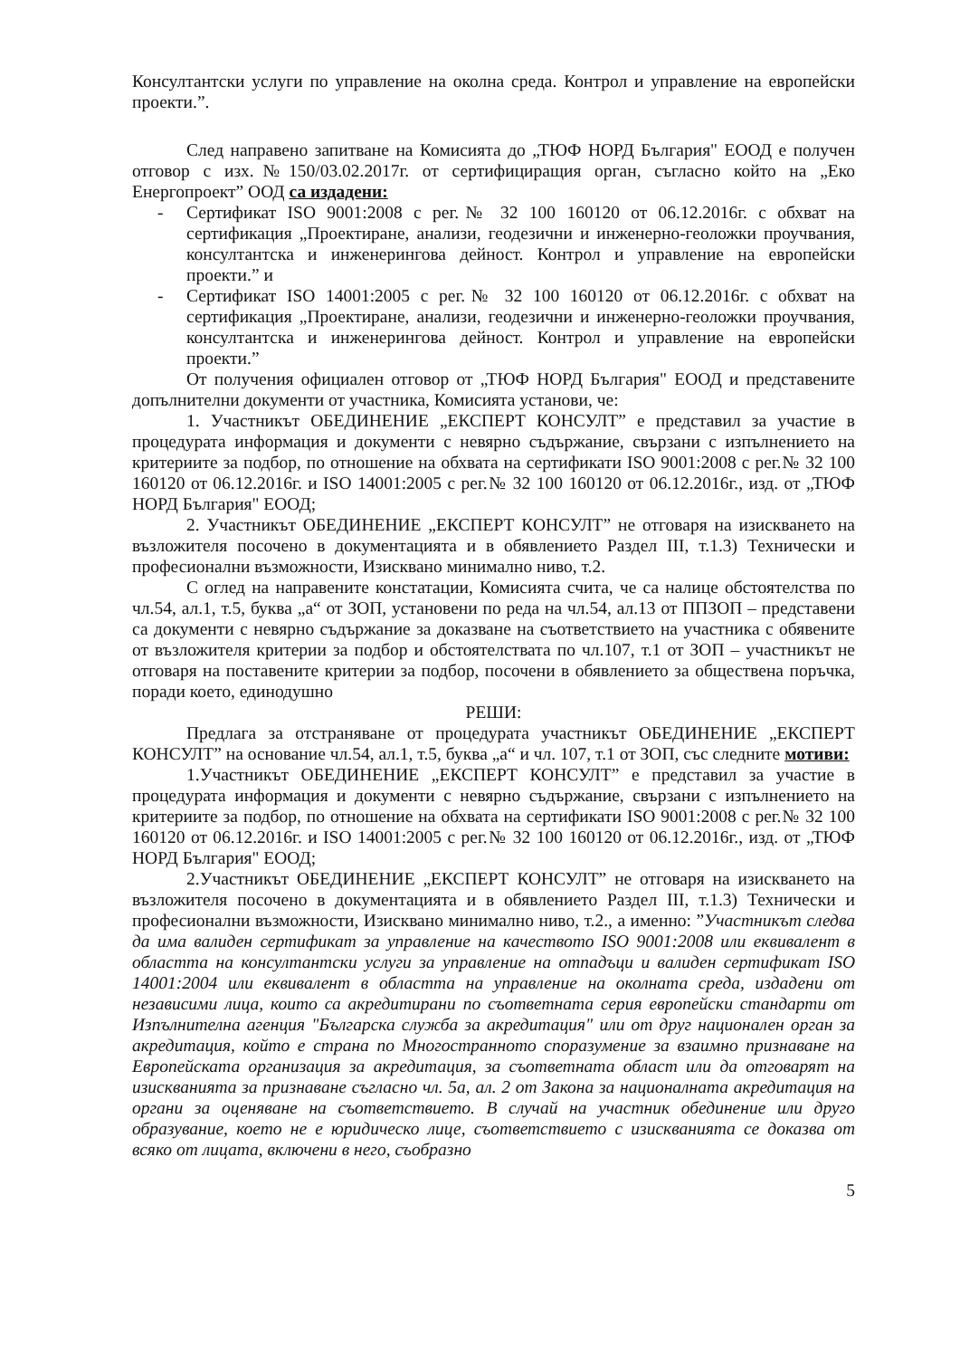Консултантски услуги по управление на околна среда. Контрол и управление на европейски проекти.”.
След направено запитване на Комисията до „ТЮФ НОРД България" ЕООД е получен отговор с изх.№150/03.02.2017г. от сертифициращия орган, съгласно който на „Еко Енергопроект” ООД са издадени:
- Сертификат ISO 9001:2008 с рег.№ 32 100 160120 от 06.12.2016г. с обхват на сертификация „Проектиране, анализи, геодезични и инженерно-геоложки проучвания, консултантска и инженерингова дейност. Контрол и управление на европейски проекти.” и
- Сертификат ISO 14001:2005 с рег.№ 32 100 160120 от 06.12.2016г. с обхват на сертификация „Проектиране, анализи, геодезични и инженерно-геоложки проучвания, консултантска и инженерингова дейност. Контрол и управление на европейски проекти.”
От получения официален отговор от „ТЮФ НОРД България" ЕООД и представените допълнителни документи от участника, Комисията установи, че:
1. Участникът ОБЕДИНЕНИЕ „ЕКСПЕРТ КОНСУЛТ” е представил за участие в процедурата информация и документи с невярно съдържание, свързани с изпълнението на критериите за подбор, по отношение на обхвата на сертификати ISO 9001:2008 с рег.№ 32 100 160120 от 06.12.2016г. и ISO 14001:2005 с рег.№ 32 100 160120 от 06.12.2016г., изд. от „ТЮФ НОРД България" ЕООД;
2. Участникът ОБЕДИНЕНИЕ „ЕКСПЕРТ КОНСУЛТ” не отговаря на изискването на възложителя посочено в документацията и в обявлението Раздел III, т.1.3) Технически и професионални възможности, Изисквано минимално ниво, т.2.
С оглед на направените констатации, Комисията счита, че са налице обстоятелства по чл.54, ал.1, т.5, буква „а“ от ЗОП, установени по реда на чл.54, ал.13 от ППЗОП – представени са документи с невярно съдържание за доказване на съответствието на участника с обявените от възложителя критерии за подбор и обстоятелствата по чл.107, т.1 от ЗОП – участникът не отговаря на поставените критерии за подбор, посочени в обявлението за обществена поръчка, поради което, единодушно
РЕШИ:
Предлага за отстраняване от процедурата участникът ОБЕДИНЕНИЕ „ЕКСПЕРТ КОНСУЛТ” на основание чл.54, ал.1, т.5, буква „а“ и чл. 107, т.1 от ЗОП, със следните мотиви:
1.Участникът ОБЕДИНЕНИЕ „ЕКСПЕРТ КОНСУЛТ” е представил за участие в процедурата информация и документи с невярно съдържание, свързани с изпълнението на критериите за подбор, по отношение на обхвата на сертификати ISO 9001:2008 с рег.№ 32 100 160120 от 06.12.2016г. и ISO 14001:2005 с рег.№ 32 100 160120 от 06.12.2016г., изд. от „ТЮФ НОРД България" ЕООД;
2.Участникът ОБЕДИНЕНИЕ „ЕКСПЕРТ КОНСУЛТ” не отговаря на изискването на възложителя посочено в документацията и в обявлението Раздел III, т.1.3) Технически и професионални възможности, Изисквано минимално ниво, т.2., а именно: ”Участникът следва да има валиден сертификат за управление на качеството ISO 9001:2008 или еквивалент в областта на консултантски услуги за управление на отпадъци и валиден сертификат ISO 14001:2004 или еквивалент в областта на управление на околната среда, издадени от независими лица, които са акредитирани по съответната серия европейски стандарти от Изпълнителна агенция "Българска служба за акредитация" или от друг национален орган за акредитация, който е страна по Многостранното споразумение за взаимно признаване на Европейската организация за акредитация, за съответната област или да отговарят на изискванията за признаване съгласно чл. 5а, ал. 2 от Закона за националната акредитация на органи за оценяване на съответствието. В случай на участник обединение или друго образувание, което не е юридическо лице, съответствието с изискванията се доказва от всяко от лицата, включени в него, съобразно
5